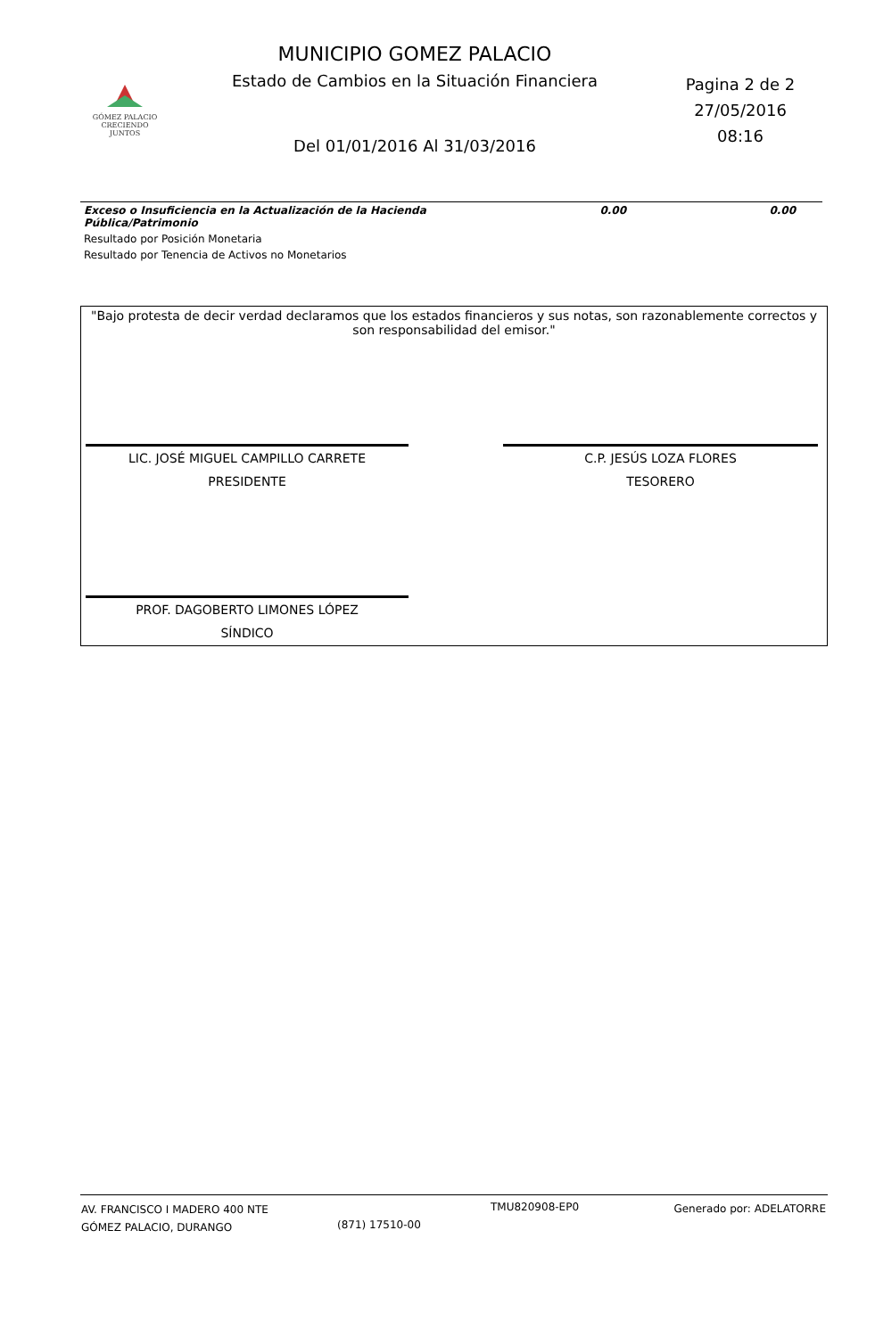MUNICIPIO GOMEZ PALACIO
Estado de Cambios en la Situación Financiera
Pagina 2 de 2
27/05/2016
08:16
GÓMEZ PALACIO
CRECIENDO JUNTOS
Del 01/01/2016 Al 31/03/2016
| Exceso o Insuficiencia en la Actualización de la Hacienda Pública/Patrimonio | 0.00 | 0.00 |
| Resultado por Posición Monetaria | | |
| Resultado por Tenencia de Activos no Monetarios | | |
"Bajo protesta de decir verdad declaramos que los estados financieros y sus notas, son razonablemente correctos y son responsabilidad del emisor."
LIC. JOSÉ MIGUEL CAMPILLO CARRETE
PRESIDENTE
C.P. JESÚS LOZA FLORES
TESORERO
PROF. DAGOBERTO LIMONES LÓPEZ
SÍNDICO
AV. FRANCISCO I MADERO 400 NTE
GÓMEZ PALACIO, DURANGO
(871) 17510-00
TMU820908-EP0 Generado por: ADELATORRE